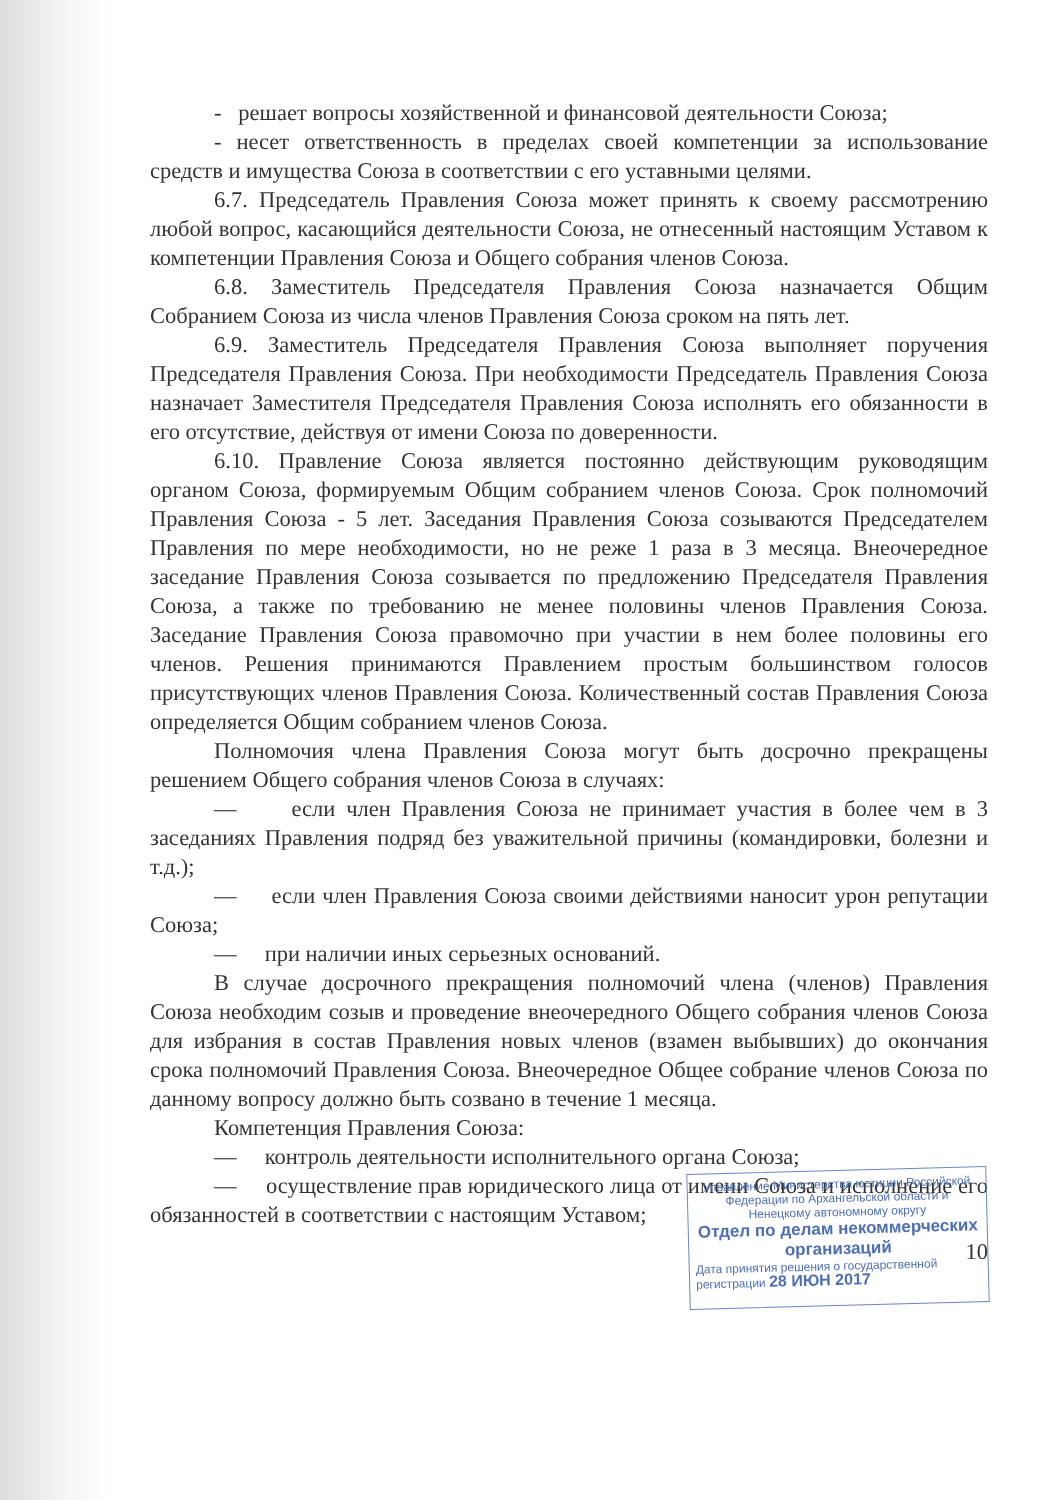- решает вопросы хозяйственной и финансовой деятельности Союза;
- несет ответственность в пределах своей компетенции за использование средств и имущества Союза в соответствии с его уставными целями.
6.7. Председатель Правления Союза может принять к своему рассмотрению любой вопрос, касающийся деятельности Союза, не отнесенный настоящим Уставом к компетенции Правления Союза и Общего собрания членов Союза.
6.8. Заместитель Председателя Правления Союза назначается Общим Собранием Союза из числа членов Правления Союза сроком на пять лет.
6.9. Заместитель Председателя Правления Союза выполняет поручения Председателя Правления Союза. При необходимости Председатель Правления Союза назначает Заместителя Председателя Правления Союза исполнять его обязанности в его отсутствие, действуя от имени Союза по доверенности.
6.10. Правление Союза является постоянно действующим руководящим органом Союза, формируемым Общим собранием членов Союза. Срок полномочий Правления Союза - 5 лет. Заседания Правления Союза созываются Председателем Правления по мере необходимости, но не реже 1 раза в 3 месяца. Внеочередное заседание Правления Союза созывается по предложению Председателя Правления Союза, а также по требованию не менее половины членов Правления Союза. Заседание Правления Союза правомочно при участии в нем более половины его членов. Решения принимаются Правлением простым большинством голосов присутствующих членов Правления Союза. Количественный состав Правления Союза определяется Общим собранием членов Союза.
Полномочия члена Правления Союза могут быть досрочно прекращены решением Общего собрания членов Союза в случаях:
— если член Правления Союза не принимает участия в более чем в 3 заседаниях Правления подряд без уважительной причины (командировки, болезни и т.д.);
— если член Правления Союза своими действиями наносит урон репутации Союза;
— при наличии иных серьезных оснований.
В случае досрочного прекращения полномочий члена (членов) Правления Союза необходим созыв и проведение внеочередного Общего собрания членов Союза для избрания в состав Правления новых членов (взамен выбывших) до окончания срока полномочий Правления Союза. Внеочередное Общее собрание членов Союза по данному вопросу должно быть созвано в течение 1 месяца.
Компетенция Правления Союза:
— контроль деятельности исполнительного органа Союза;
— осуществление прав юридического лица от имени Союза и исполнение его обязанностей в соответствии с настоящим Уставом;
10
Управление Министерства юстиции Российской Федерации по Архангельской области и Ненецкому автономному округу
Отдел по делам некоммерческих организаций
Дата принятия решения о государственной регистрации 28 ИЮН 2017